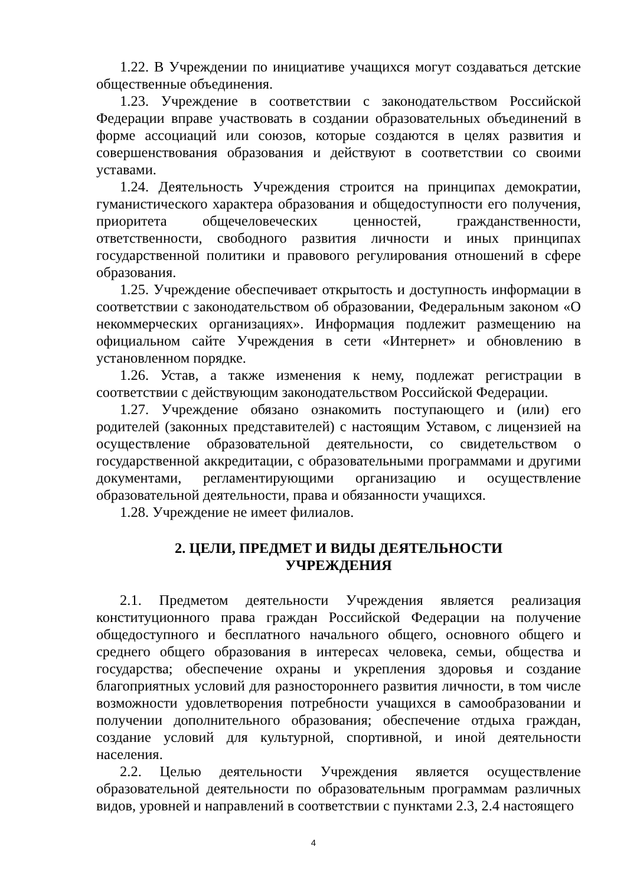1.22. В Учреждении по инициативе учащихся могут создаваться детские общественные объединения.
1.23. Учреждение в соответствии с законодательством Российской Федерации вправе участвовать в создании образовательных объединений в форме ассоциаций или союзов, которые создаются в целях развития и совершенствования образования и действуют в соответствии со своими уставами.
1.24. Деятельность Учреждения строится на принципах демократии, гуманистического характера образования и общедоступности его получения, приоритета общечеловеческих ценностей, гражданственности, ответственности, свободного развития личности и иных принципах государственной политики и правового регулирования отношений в сфере образования.
1.25. Учреждение обеспечивает открытость и доступность информации в соответствии с законодательством об образовании, Федеральным законом «О некоммерческих организациях». Информация подлежит размещению на официальном сайте Учреждения в сети «Интернет» и обновлению в установленном порядке.
1.26. Устав, а также изменения к нему, подлежат регистрации в соответствии с действующим законодательством Российской Федерации.
1.27. Учреждение обязано ознакомить поступающего и (или) его родителей (законных представителей) с настоящим Уставом, с лицензией на осуществление образовательной деятельности, со свидетельством о государственной аккредитации, с образовательными программами и другими документами, регламентирующими организацию и осуществление образовательной деятельности, права и обязанности учащихся.
1.28. Учреждение не имеет филиалов.
2. ЦЕЛИ, ПРЕДМЕТ И ВИДЫ ДЕЯТЕЛЬНОСТИ
УЧРЕЖДЕНИЯ
2.1. Предметом деятельности Учреждения является реализация конституционного права граждан Российской Федерации на получение общедоступного и бесплатного начального общего, основного общего и среднего общего образования в интересах человека, семьи, общества и государства; обеспечение охраны и укрепления здоровья и создание благоприятных условий для разностороннего развития личности, в том числе возможности удовлетворения потребности учащихся в самообразовании и получении дополнительного образования; обеспечение отдыха граждан, создание условий для культурной, спортивной, и иной деятельности населения.
2.2. Целью деятельности Учреждения является осуществление образовательной деятельности по образовательным программам различных видов, уровней и направлений в соответствии с пунктами 2.3, 2.4 настоящего
4